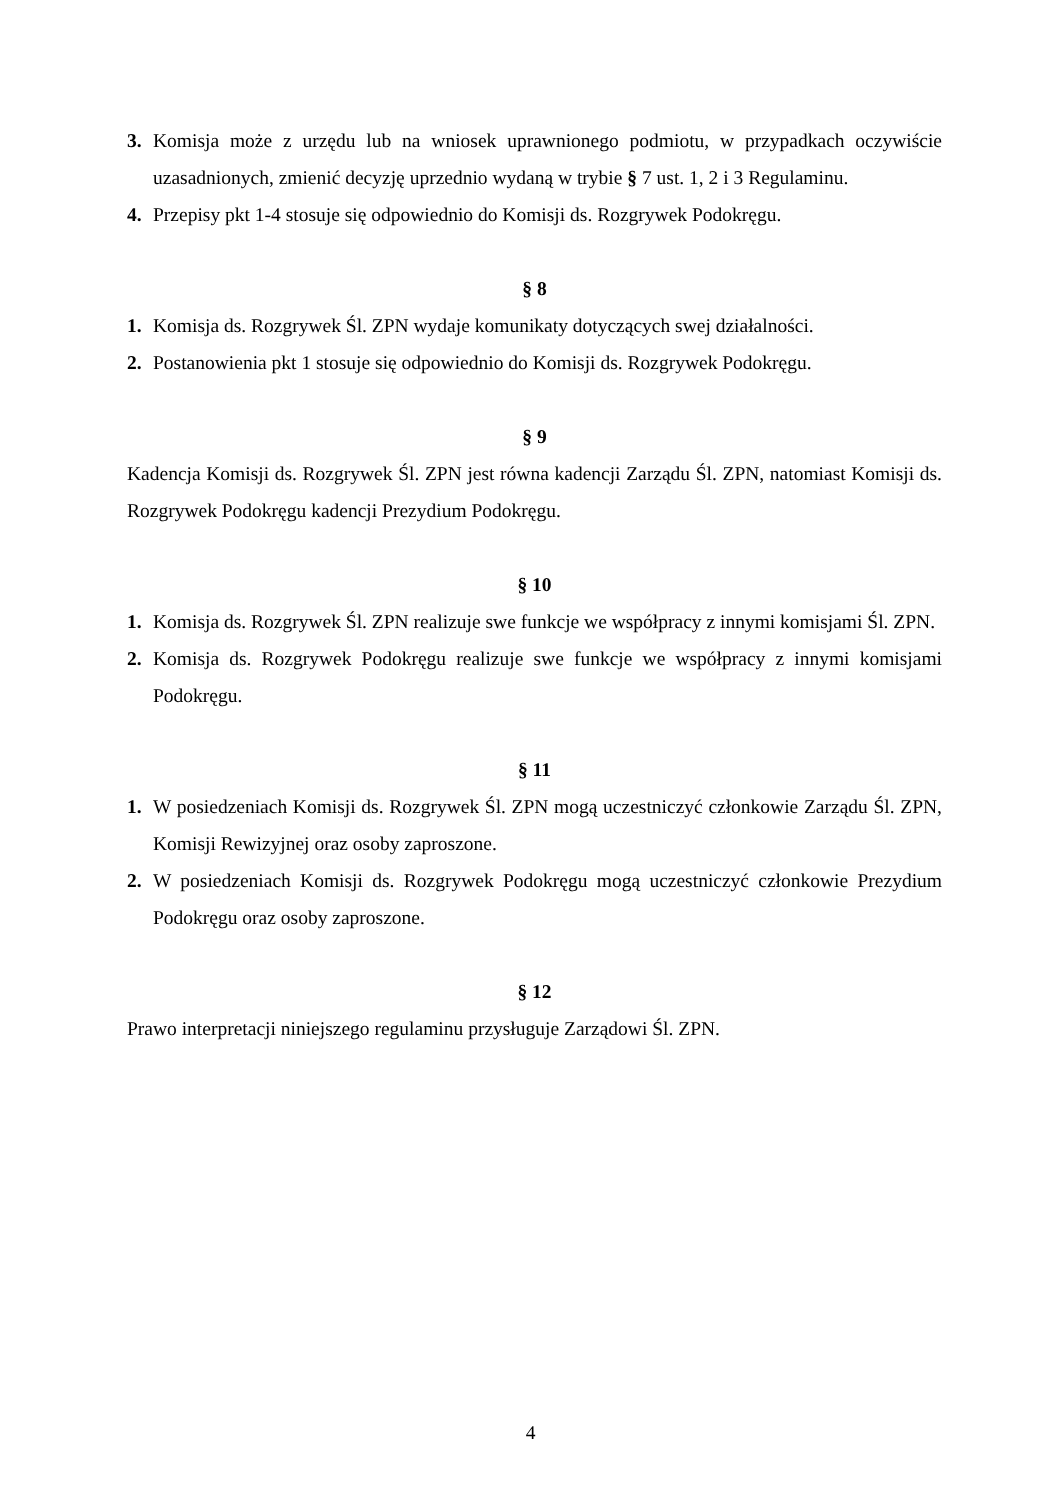3. Komisja może z urzędu lub na wniosek uprawnionego podmiotu, w przypadkach oczywiście uzasadnionych, zmienić decyzję uprzednio wydaną w trybie § 7 ust. 1, 2 i 3 Regulaminu.
4. Przepisy pkt 1-4 stosuje się odpowiednio do Komisji ds. Rozgrywek Podokręgu.
§ 8
1. Komisja ds. Rozgrywek Śl. ZPN wydaje komunikaty dotyczących swej działalności.
2. Postanowienia pkt 1 stosuje się odpowiednio do Komisji ds. Rozgrywek Podokręgu.
§ 9
Kadencja Komisji ds. Rozgrywek Śl. ZPN jest równa kadencji Zarządu Śl. ZPN, natomiast Komisji ds. Rozgrywek Podokręgu kadencji Prezydium Podokręgu.
§ 10
1. Komisja ds. Rozgrywek Śl. ZPN realizuje swe funkcje we współpracy z innymi komisjami Śl. ZPN.
2. Komisja ds. Rozgrywek Podokręgu realizuje swe funkcje we współpracy z innymi komisjami Podokręgu.
§ 11
1. W posiedzeniach Komisji ds. Rozgrywek Śl. ZPN mogą uczestniczyć członkowie Zarządu Śl. ZPN, Komisji Rewizyjnej oraz osoby zaproszone.
2. W posiedzeniach Komisji ds. Rozgrywek Podokręgu mogą uczestniczyć członkowie Prezydium Podokręgu oraz osoby zaproszone.
§ 12
Prawo interpretacji niniejszego regulaminu przysługuje Zarządowi Śl. ZPN.
4